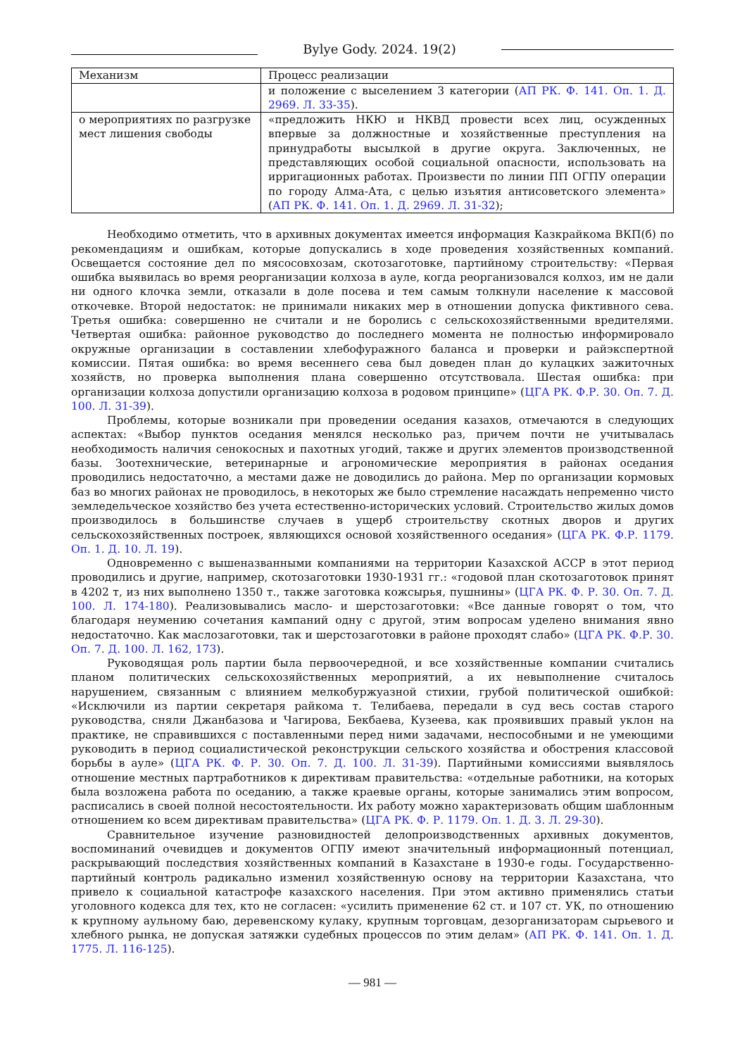Bylye Gody. 2024. 19(2)
| Механизм | Процесс реализации |
| | и положение с выселением 3 категории ( АП РК. Ф. 141. Оп. 1. Д. 2969. Л. 33-35 ). |
| о мероприятиях по разгрузке мест лишения свободы | «предложить НКЮ и НКВД провести всех лиц, осужденных впервые за должностные и хозяйственные преступления на принудработы высылкой в другие округа. Заключенных, не представляющих особой социальной опасности, использовать на ирригационных работах. Произвести по линии ПП ОГПУ операции по городу Алма-Ата, с целью изъятия антисоветского элемента» ( АП РК. Ф. 141. Оп. 1. Д. 2969. Л. 31-32 ); |
Необходимо отметить, что в архивных документах имеется информация Казкрайкома ВКП(б) по рекомендациям и ошибкам, которые допускались в ходе проведения хозяйственных компаний. Освещается состояние дел по мясосовхозам, скотозаготовке, партийному строительству: «Первая ошибка выявилась во время реорганизации колхоза в ауле, когда реорганизовался колхоз, им не дали ни одного клочка земли, отказали в доле посева и тем самым толкнули население к массовой откочевке. Второй недостаток: не принимали никаких мер в отношении допуска фиктивного сева. Третья ошибка: совершенно не считали и не боролись с сельскохозяйственными вредителями. Четвертая ошибка: районное руководство до последнего момента не полностью информировало окружные организации в составлении хлебофуражного баланса и проверки и райэкспертной комиссии. Пятая ошибка: во время весеннего сева был доведен план до кулацких зажиточных хозяйств, но проверка выполнения плана совершенно отсутствовала. Шестая ошибка: при организации колхоза допустили организацию колхоза в родовом принципе» (ЦГА РК. Ф.Р. 30. Оп. 7. Д. 100. Л. 31-39).
Проблемы, которые возникали при проведении оседания казахов, отмечаются в следующих аспектах: «Выбор пунктов оседания менялся несколько раз, причем почти не учитывалась необходимость наличия сенокосных и пахотных угодий, также и других элементов производственной базы. Зоотехнические, ветеринарные и агрономические мероприятия в районах оседания проводились недостаточно, а местами даже не доводились до района. Мер по организации кормовых баз во многих районах не проводилось, в некоторых же было стремление насаждать непременно чисто земледельческое хозяйство без учета естественно-исторических условий. Строительство жилых домов производилось в большинстве случаев в ущерб строительству скотных дворов и других сельскохозяйственных построек, являющихся основой хозяйственного оседания» (ЦГА РК. Ф.Р. 1179. Оп. 1. Д. 10. Л. 19).
Одновременно с вышеназванными компаниями на территории Казахской АССР в этот период проводились и другие, например, скотозаготовки 1930-1931 гг.: «годовой план скотозаготовок принят в 4202 т, из них выполнено 1350 т., также заготовка кожсырья, пушнины» (ЦГА РК. Ф. Р. 30. Оп. 7. Д. 100. Л. 174-180). Реализовывались масло- и шерстозаготовки: «Все данные говорят о том, что благодаря неумению сочетания кампаний одну с другой, этим вопросам уделено внимания явно недостаточно. Как маслозаготовки, так и шерстозаготовки в районе проходят слабо» (ЦГА РК. Ф.Р. 30. Оп. 7. Д. 100. Л. 162, 173).
Руководящая роль партии была первоочередной, и все хозяйственные компании считались планом политических сельскохозяйственных мероприятий, а их невыполнение считалось нарушением, связанным с влиянием мелкобуржуазной стихии, грубой политической ошибкой: «Исключили из партии секретаря райкома т. Телибаева, передали в суд весь состав старого руководства, сняли Джанбазова и Чагирова, Бекбаева, Кузеева, как проявивших правый уклон на практике, не справившихся с поставленными перед ними задачами, неспособными и не умеющими руководить в период социалистической реконструкции сельского хозяйства и обострения классовой борьбы в ауле» (ЦГА РК. Ф. Р. 30. Оп. 7. Д. 100. Л. 31-39). Партийными комиссиями выявлялось отношение местных партработников к директивам правительства: «отдельные работники, на которых была возложена работа по оседанию, а также краевые органы, которые занимались этим вопросом, расписались в своей полной несостоятельности. Их работу можно характеризовать общим шаблонным отношением ко всем директивам правительства» (ЦГА РК. Ф. Р. 1179. Оп. 1. Д. 3. Л. 29-30).
Сравнительное изучение разновидностей делопроизводственных архивных документов, воспоминаний очевидцев и документов ОГПУ имеют значительный информационный потенциал, раскрывающий последствия хозяйственных компаний в Казахстане в 1930-е годы. Государственно-партийный контроль радикально изменил хозяйственную основу на территории Казахстана, что привело к социальной катастрофе казахского населения. При этом активно применялись статьи уголовного кодекса для тех, кто не согласен: «усилить применение 62 ст. и 107 ст. УК, по отношению к крупному аульному баю, деревенскому кулаку, крупным торговцам, дезорганизаторам сырьевого и хлебного рынка, не допуская затяжки судебных процессов по этим делам» (АП РК. Ф. 141. Оп. 1. Д. 1775. Л. 116-125).
— 981 —